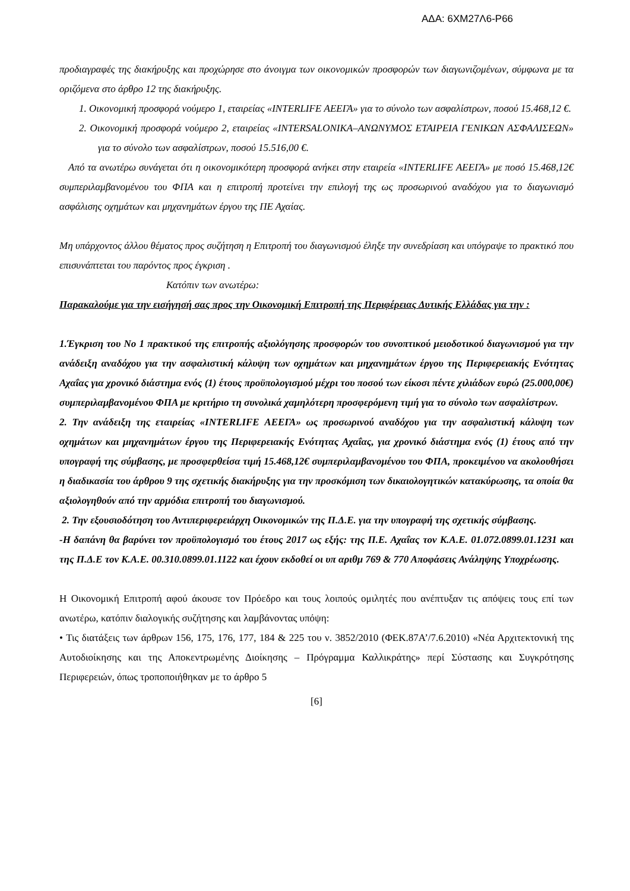ΑΔΑ: 6ΧΜ27Λ6-Ρ66
προδιαγραφές της διακήρυξης και προχώρησε στο άνοιγμα των οικονομικών προσφορών των διαγωνιζομένων, σύμφωνα με τα οριζόμενα στο άρθρο 12 της διακήρυξης.
1. Οικονομική προσφορά νούμερο 1, εταιρείας «INTERLIFE ΑΕΕΓΑ» για το σύνολο των ασφαλίστρων, ποσού 15.468,12 €.
2. Οικονομική προσφορά νούμερο 2, εταιρείας «INTERSALONIKA–ΑΝΩΝΥΜΟΣ ΕΤΑΙΡΕΙΑ ΓΕΝΙΚΩΝ ΑΣΦΑΛΙΣΕΩΝ» για το σύνολο των ασφαλίστρων, ποσού 15.516,00 €.
Από τα ανωτέρω συνάγεται ότι η οικονομικότερη προσφορά ανήκει στην εταιρεία «INTERLIFE ΑΕΕΓΑ» με ποσό 15.468,12€ συμπεριλαμβανομένου του ΦΠΑ και η επιτροπή προτείνει την επιλογή της ως προσωρινού αναδόχου για το διαγωνισμό ασφάλισης οχημάτων και μηχανημάτων έργου της ΠΕ Αχαίας.
Μη υπάρχοντος άλλου θέματος προς συζήτηση η Επιτροπή του διαγωνισμού έληξε την συνεδρίαση και υπόγραψε το πρακτικό που επισυνάπτεται του παρόντος προς έγκριση .
Κατόπιν των ανωτέρω:
Παρακαλούμε για την εισήγησή σας προς την Οικονομική Επιτροπή της Περιφέρειας Δυτικής Ελλάδας για την :
1.Έγκριση του Νο 1 πρακτικού της επιτροπής αξιολόγησης προσφορών του συνοπτικού μειοδοτικού διαγωνισμού για την ανάδειξη αναδόχου για την ασφαλιστική κάλυψη των οχημάτων και μηχανημάτων έργου της Περιφερειακής Ενότητας Αχαΐας για χρονικό διάστημα ενός (1) έτους προϋπολογισμού μέχρι του ποσού των είκοσι πέντε χιλιάδων ευρώ (25.000,00€) συμπεριλαμβανομένου ΦΠΑ με κριτήριο τη συνολικά χαμηλότερη προσφερόμενη τιμή για το σύνολο των ασφαλίστρων.
2. Την ανάδειξη της εταιρείας «INTERLIFE ΑΕΕΓΑ» ως προσωρινού αναδόχου για την ασφαλιστική κάλυψη των οχημάτων και μηχανημάτων έργου της Περιφερειακής Ενότητας Αχαΐας, για χρονικό διάστημα ενός (1) έτους από την υπογραφή της σύμβασης, με προσφερθείσα τιμή 15.468,12€ συμπεριλαμβανομένου του ΦΠΑ, προκειμένου να ακολουθήσει η διαδικασία του άρθρου 9 της σχετικής διακήρυξης για την προσκόμιση των δικαιολογητικών κατακύρωσης, τα οποία θα αξιολογηθούν από την αρμόδια επιτροπή του διαγωνισμού.
2. Την εξουσιοδότηση του Αντιπεριφερειάρχη Οικονομικών της Π.Δ.Ε. για την υπογραφή της σχετικής σύμβασης.
-Η δαπάνη θα βαρύνει τον προϋπολογισμό του έτους 2017 ως εξής: της Π.Ε. Αχαΐας τον Κ.Α.Ε. 01.072.0899.01.1231 και της Π.Δ.Ε τον Κ.Α.Ε. 00.310.0899.01.1122 και έχουν εκδοθεί οι υπ αριθμ 769 & 770 Αποφάσεις Ανάληψης Υποχρέωσης.
Η Οικονομική Επιτροπή αφού άκουσε τον Πρόεδρο και τους λοιπούς ομιλητές που ανέπτυξαν τις απόψεις τους επί των ανωτέρω, κατόπιν διαλογικής συζήτησης και λαμβάνοντας υπόψη:
• Τις διατάξεις των άρθρων 156, 175, 176, 177, 184 & 225 του ν. 3852/2010 (ΦΕΚ.87Α’/7.6.2010) «Νέα Αρχιτεκτονική της Αυτοδιοίκησης και της Αποκεντρωμένης Διοίκησης – Πρόγραμμα Καλλικράτης» περί Σύστασης και Συγκρότησης Περιφερειών, όπως τροποποιήθηκαν με το άρθρο 5
[6]